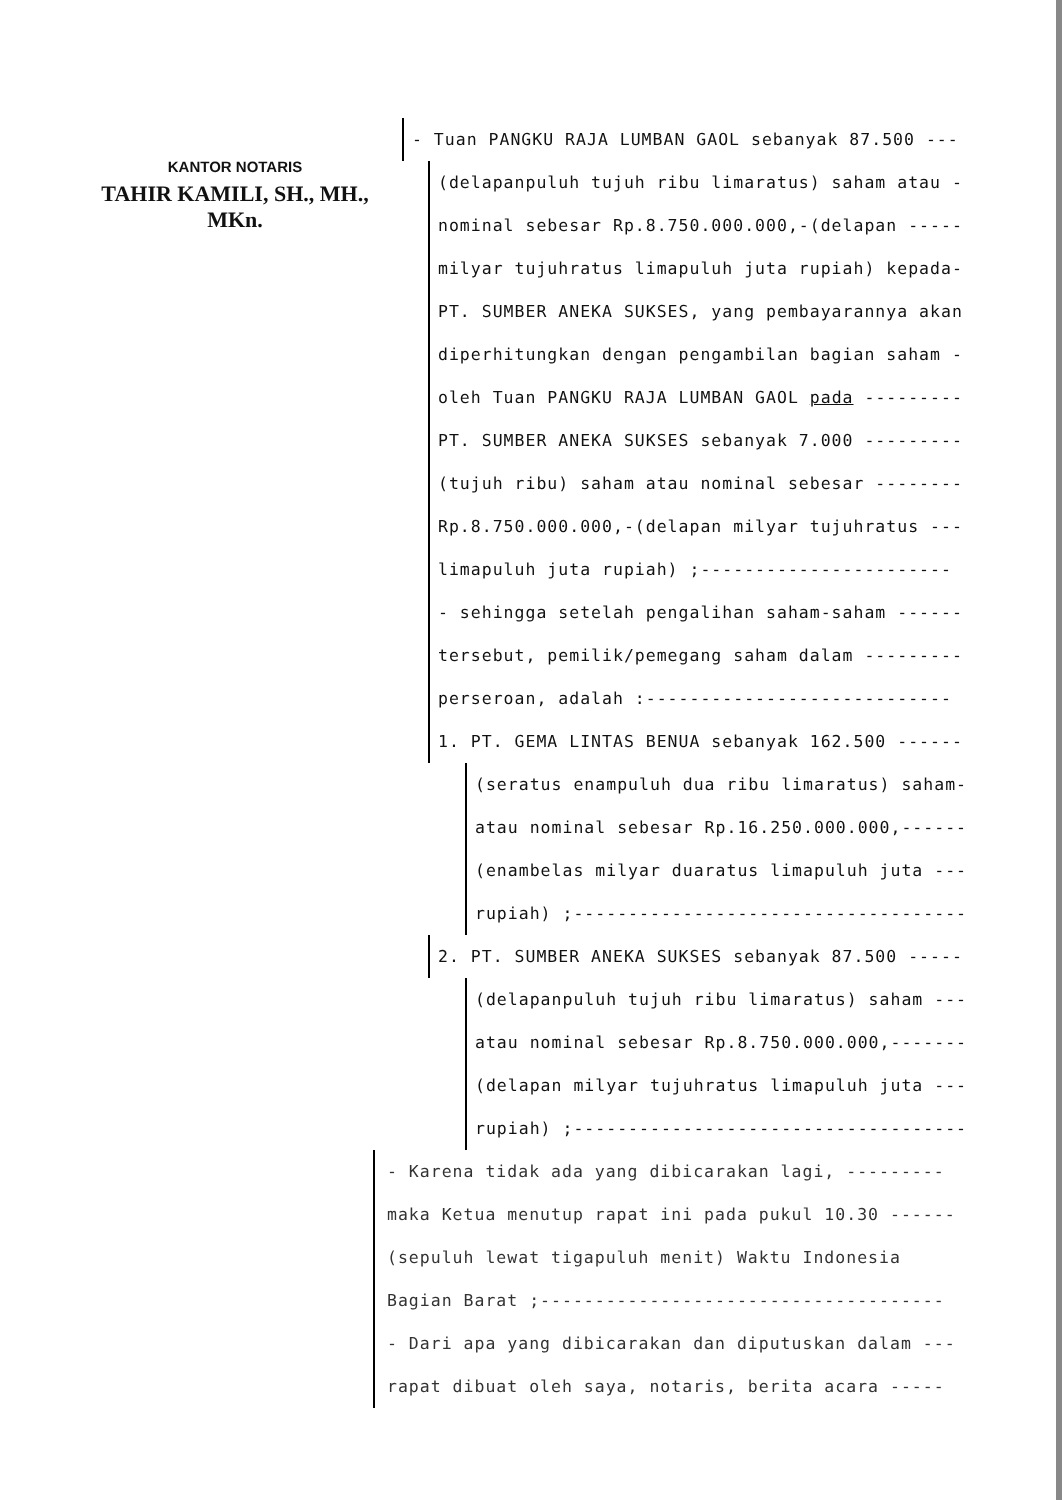KANTOR NOTARIS
TAHIR KAMILI, SH., MH., MKn.
- Tuan PANGKU RAJA LUMBAN GAOL sebanyak 87.500 ---
(delapanpuluh tujuh ribu limaratus) saham atau - nominal sebesar Rp.8.750.000.000,-(delapan ----- milyar tujuhratus limapuluh juta rupiah) kepada- PT. SUMBER ANEKA SUKSES, yang pembayarannya akan diperhitungkan dengan pengambilan bagian saham - oleh Tuan PANGKU RAJA LUMBAN GAOL pada --------- PT. SUMBER ANEKA SUKSES sebanyak 7.000 --------- (tujuh ribu) saham atau nominal sebesar -------- Rp.8.750.000.000,-(delapan milyar tujuhratus --- limapuluh juta rupiah) ;----------------------- - sehingga setelah pengalihan saham-saham ------ tersebut, pemilik/pemegang saham dalam --------- perseroan, adalah :---------------------------- 1. PT. GEMA LINTAS BENUA sebanyak 162.500 ------
(seratus enampuluh dua ribu limaratus) saham- atau nominal sebesar Rp.16.250.000.000,------ (enambelas milyar duaratus limapuluh juta --- rupiah) ;------------------------------------
2. PT. SUMBER ANEKA SUKSES sebanyak 87.500 -----
(delapanpuluh tujuh ribu limaratus) saham --- atau nominal sebesar Rp.8.750.000.000,------- (delapan milyar tujuhratus limapuluh juta --- rupiah) ;------------------------------------
- Karena tidak ada yang dibicarakan lagi, --------- maka Ketua menutup rapat ini pada pukul 10.30 ------ (sepuluh lewat tigapuluh menit) Waktu Indonesia Bagian Barat ;------------------------------------- - Dari apa yang dibicarakan dan diputuskan dalam --- rapat dibuat oleh saya, notaris, berita acara -----